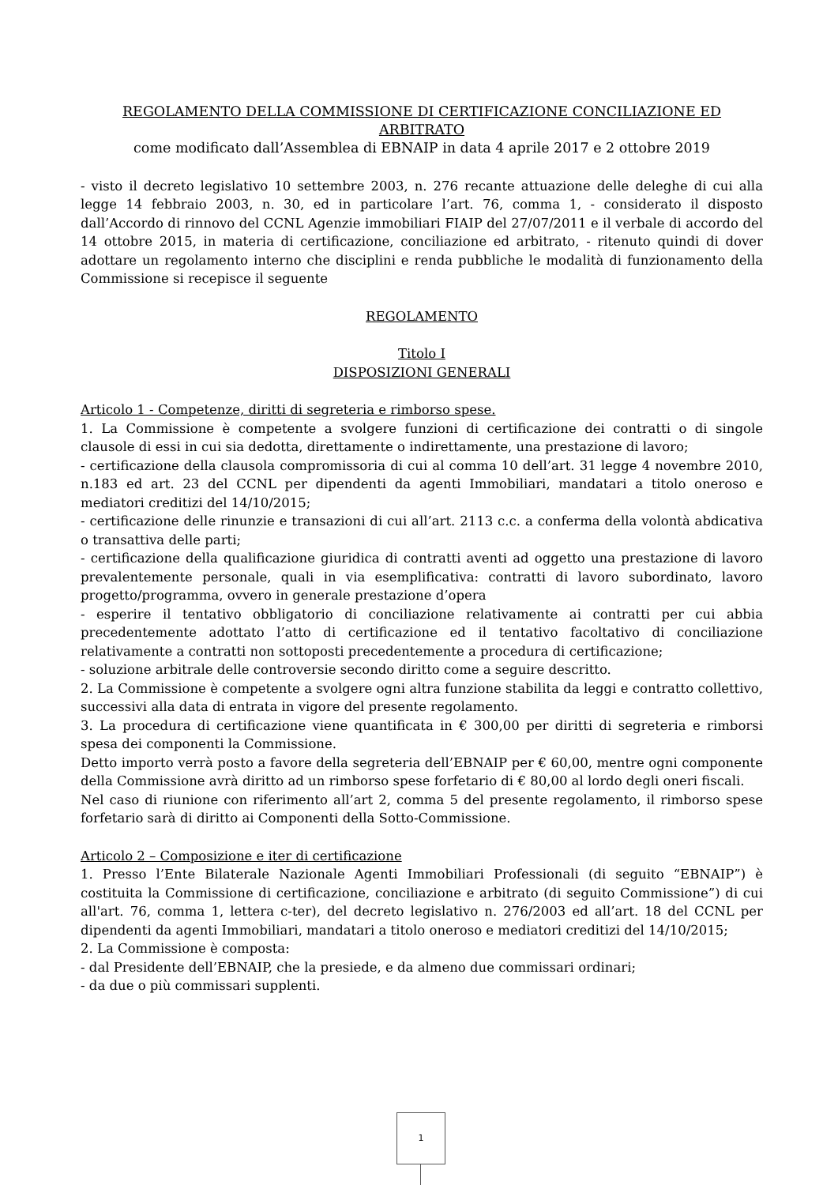REGOLAMENTO DELLA COMMISSIONE DI CERTIFICAZIONE CONCILIAZIONE ED ARBITRATO
come modificato dall’Assemblea di EBNAIP in data 4 aprile 2017 e 2 ottobre 2019
- visto il decreto legislativo 10 settembre 2003, n. 276 recante attuazione delle deleghe di cui alla legge 14 febbraio 2003, n. 30, ed in particolare l’art. 76, comma 1, - considerato il disposto dall’Accordo di rinnovo del CCNL Agenzie immobiliari FIAIP del 27/07/2011 e il verbale di accordo del 14 ottobre 2015, in materia di certificazione, conciliazione ed arbitrato, - ritenuto quindi di dover adottare un regolamento interno che disciplini e renda pubbliche le modalità di funzionamento della Commissione si recepisce il seguente
REGOLAMENTO
Titolo I
DISPOSIZIONI GENERALI
Articolo 1 - Competenze, diritti di segreteria e rimborso spese.
1. La Commissione è competente a svolgere funzioni di certificazione dei contratti o di singole clausole di essi in cui sia dedotta, direttamente o indirettamente, una prestazione di lavoro;
- certificazione della clausola compromissoria di cui al comma 10 dell’art. 31 legge 4 novembre 2010, n.183 ed art. 23 del CCNL per dipendenti da agenti Immobiliari, mandatari a titolo oneroso e mediatori creditizi del 14/10/2015;
- certificazione delle rinunzie e transazioni di cui all’art. 2113 c.c. a conferma della volontà abdicativa o transattiva delle parti;
- certificazione della qualificazione giuridica di contratti aventi ad oggetto una prestazione di lavoro prevalentemente personale, quali in via esemplificativa: contratti di lavoro subordinato, lavoro progetto/programma, ovvero in generale prestazione d’opera
- esperire il tentativo obbligatorio di conciliazione relativamente ai contratti per cui abbia precedentemente adottato l’atto di certificazione ed il tentativo facoltativo di conciliazione relativamente a contratti non sottoposti precedentemente a procedura di certificazione;
- soluzione arbitrale delle controversie secondo diritto come a seguire descritto.
2. La Commissione è competente a svolgere ogni altra funzione stabilita da leggi e contratto collettivo, successivi alla data di entrata in vigore del presente regolamento.
3. La procedura di certificazione viene quantificata in € 300,00 per diritti di segreteria e rimborsi spesa dei componenti la Commissione.
Detto importo verrà posto a favore della segreteria dell’EBNAIP per € 60,00, mentre ogni componente della Commissione avrà diritto ad un rimborso spese forfetario di € 80,00 al lordo degli oneri fiscali.
Nel caso di riunione con riferimento all’art 2, comma 5 del presente regolamento, il rimborso spese forfetario sarà di diritto ai Componenti della Sotto-Commissione.
Articolo 2 – Composizione e iter di certificazione
1. Presso l’Ente Bilaterale Nazionale Agenti Immobiliari Professionali (di seguito “EBNAIP”) è costituita la Commissione di certificazione, conciliazione e arbitrato (di seguito Commissione”) di cui all'art. 76, comma 1, lettera c-ter), del decreto legislativo n. 276/2003 ed all’art. 18 del CCNL per dipendenti da agenti Immobiliari, mandatari a titolo oneroso e mediatori creditizi del 14/10/2015;
2. La Commissione è composta:
- dal Presidente dell’EBNAIP, che la presiede, e da almeno due commissari ordinari;
- da due o più commissari supplenti.
1